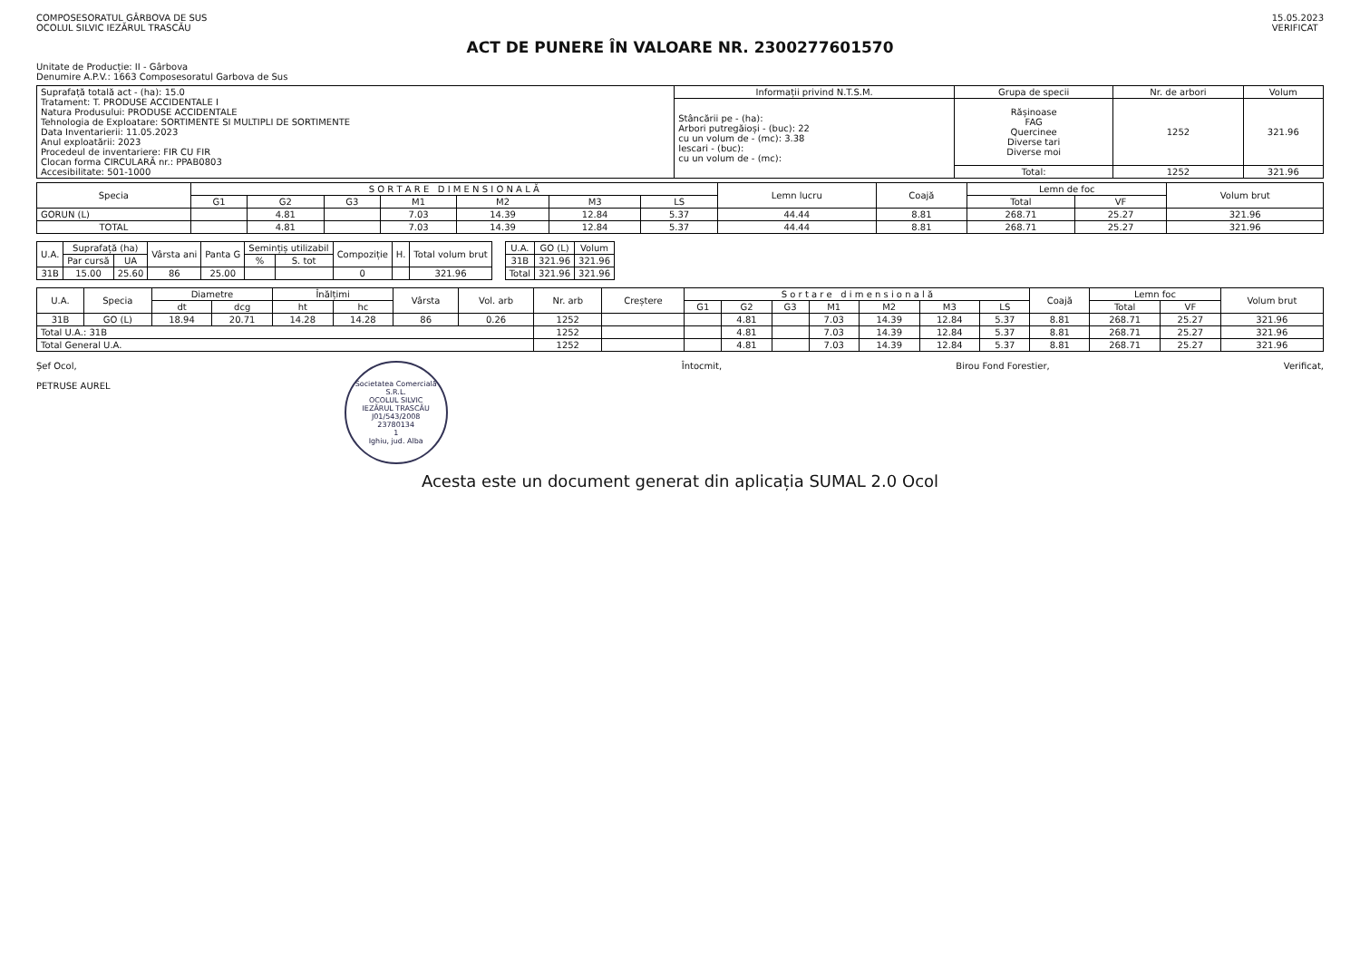COMPOSESORATUL GÂRBOVA DE SUS
OCOLUL SILVIC IEZĂRUL TRASCĂU
15.05.2023
VERIFICAT
ACT DE PUNERE ÎN VALOARE NR. 2300277601570
Unitate de Producție: II - Gârbova
Denumire A.P.V.: 1663 Composesoratul Garbova de Sus
| Suprafață totală act - (ha): 15.0 Tratament: T. PRODUSE ACCIDENTALE I Natura Produsului: PRODUSE ACCIDENTALE Tehnologia de Exploatare: SORTIMENTE SI MULTIPLI DE SORTIMENTE Data Inventarierii: 11.05.2023 Anul exploatării: 2023 Procedeul de inventariere: FIR CU FIR Clocan forma CIRCULARĂ nr.: PPAB0803 Accesibilitate: 501-1000 | Informații privind N.T.S.M. | Grupa de specii | Nr. de arbori | Volum |
| | Stâncării pe - (ha): Arbori putregăioși - (buc): 22 cu un volum de - (mc): 3.38 Iescari - (buc): cu un volum de - (mc): | Rășinoase FAG Quercinee Diverse tari Diverse moi | 1252 | 321.96 |
| | | Total: | 1252 | 321.96 |
| Specia | S O R T A R E D I M E N S I O N A L Ă | | | | | | | Lemn lucru | Coajă | Lemn de foc | | Volum brut |
| --- | --- | --- | --- | --- | --- | --- | --- | --- | --- | --- | --- | --- |
| | G1 | G2 | G3 | M1 | M2 | M3 | LS | | | Total | VF | |
| GORUN (L) | | 4.81 | | 7.03 | 14.39 | 12.84 | 5.37 | 44.44 | 8.81 | 268.71 | 25.27 | 321.96 |
| TOTAL | | 4.81 | | 7.03 | 14.39 | 12.84 | 5.37 | 44.44 | 8.81 | 268.71 | 25.27 | 321.96 |
| U.A. | Suprafață (ha) | | Vârsta ani | Panta G | Semințiș utilizabil | | Compoziție | H. | Total volum brut |
| --- | --- | --- | --- | --- | --- | --- | --- | --- | --- |
| | Par cursă | UA | | | % | S. tot | | | |
| 31B | 15.00 | 25.60 | 86 | 25.00 | | | 0 | | 321.96 |
| U.A. | GO (L) | Volum |
| --- | --- | --- |
| 31B | 321.96 | 321.96 |
| Total | 321.96 | 321.96 |
| U.A. | Specia | Diametre | | Înălțimi | | Vârsta | Vol. arb | Nr. arb | Creștere | S o r t a r e d i m e n s i o n a l ă | | | | | | | Coajă | Lemn foc | | Volum brut |
| --- | --- | --- | --- | --- | --- | --- | --- | --- | --- | --- | --- | --- | --- | --- | --- | --- | --- | --- | --- | --- |
| | | dt | dcg | ht | hc | | | | | G1 | G2 | G3 | M1 | M2 | M3 | LS | | Total | VF | |
| 31B | GO (L) | 18.94 | 20.71 | 14.28 | 14.28 | 86 | 0.26 | 1252 | | | 4.81 | | 7.03 | 14.39 | 12.84 | 5.37 | 8.81 | 268.71 | 25.27 | 321.96 |
| Total U.A.: 31B | | | | | | | | 1252 | | | 4.81 | | 7.03 | 14.39 | 12.84 | 5.37 | 8.81 | 268.71 | 25.27 | 321.96 |
| Total General U.A. | | | | | | | | 1252 | | | 4.81 | | 7.03 | 14.39 | 12.84 | 5.37 | 8.81 | 268.71 | 25.27 | 321.96 |
Șef Ocol,
PETRUSE AUREL
Societatea Comercială
S.R.L.
OCOLUL SILVIC
IEZĂRUL TRASCĂU
J01/543/2008
23780134
1
Ighiu, jud. Alba
Întocmit, Birou Fond Forestier, Verificat,
Acesta este un document generat din aplicația SUMAL 2.0 Ocol